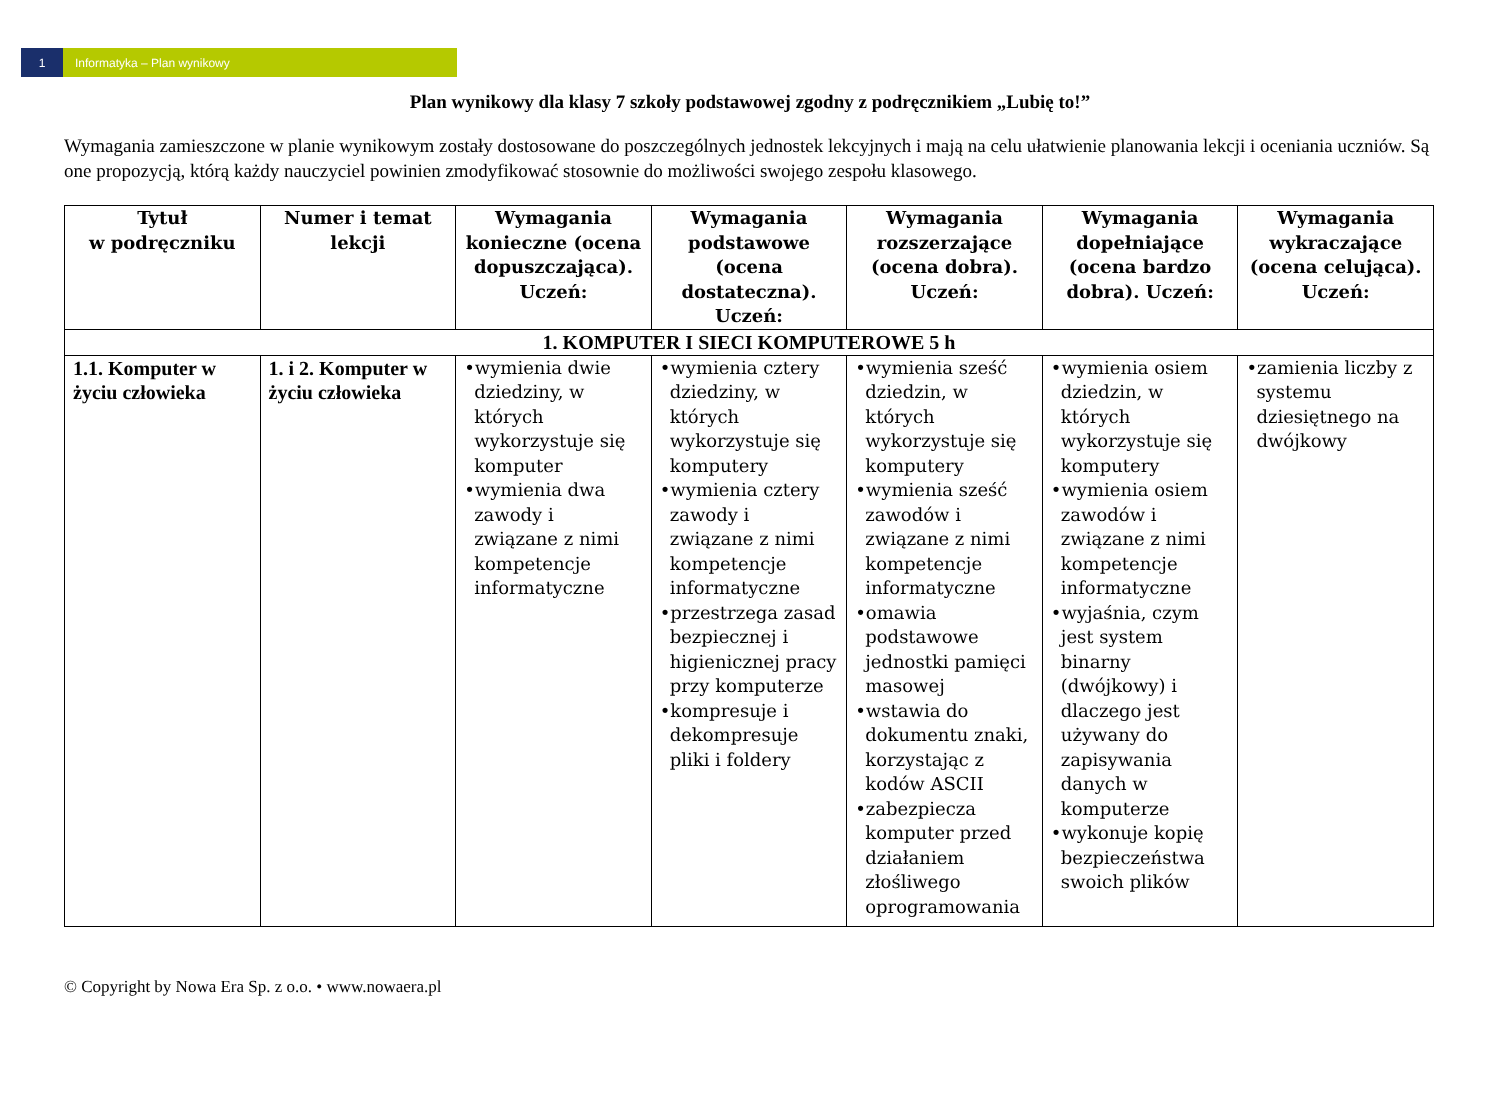1 Informatyka – Plan wynikowy
Plan wynikowy dla klasy 7 szkoły podstawowej zgodny z podręcznikiem „Lubię to!”
Wymagania zamieszczone w planie wynikowym zostały dostosowane do poszczególnych jednostek lekcyjnych i mają na celu ułatwienie planowania lekcji i oceniania uczniów. Są one propozycją, którą każdy nauczyciel powinien zmodyfikować stosownie do możliwości swojego zespołu klasowego.
| Tytuł w podręczniku | Numer i temat lekcji | Wymagania konieczne (ocena dopuszczająca). Uczeń: | Wymagania podstawowe (ocena dostateczna). Uczeń: | Wymagania rozszerzające (ocena dobra). Uczeń: | Wymagania dopełniające (ocena bardzo dobra). Uczeń: | Wymagania wykraczające (ocena celująca). Uczeń: |
| --- | --- | --- | --- | --- | --- | --- |
| 1. KOMPUTER I SIECI KOMPUTEROWE 5 h | | | | | | |
| 1.1. Komputer w życiu człowieka | 1. i 2. Komputer w życiu człowieka | •wymienia dwie dziedziny, w których wykorzystuje się komputer •wymienia dwa zawody i związane z nimi kompetencje informatyczne | •wymienia cztery dziedziny, w których wykorzystuje się komputery •wymienia cztery zawody i związane z nimi kompetencje informatyczne •przestrzega zasad bezpiecznej i higienicznej pracy przy komputerze •kompresuje i dekompresuje pliki i foldery | •wymienia sześć dziedzin, w których wykorzystuje się komputery •wymienia sześć zawodów i związane z nimi kompetencje informatyczne •omawia podstawowe jednostki pamięci masowej •wstawia do dokumentu znaki, korzystając z kodów ASCII •zabezpiecza komputer przed działaniem złośliwego oprogramowania | •wymienia osiem dziedzin, w których wykorzystuje się komputery •wymienia osiem zawodów i związane z nimi kompetencje informatyczne •wyjaśnia, czym jest system binarny (dwójkowy) i dlaczego jest używany do zapisywania danych w komputerze •wykonuje kopię bezpieczeństwa swoich plików | •zamienia liczby z systemu dziesiętnego na dwójkowy |
© Copyright by Nowa Era Sp. z o.o. • www.nowaera.pl